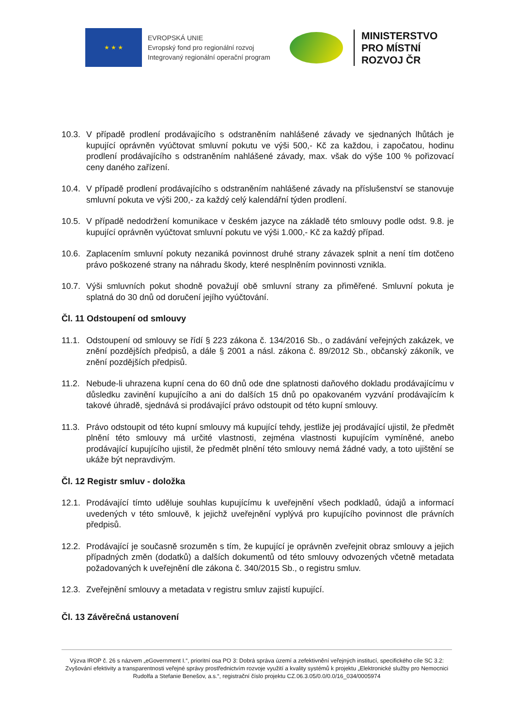★ ★ ★
EVROPSKÁ UNIE
Evropský fond pro regionální rozvoj
Integrovaný regionální operační program
MINISTERSTVO
PRO MÍSTNÍ
ROZVOJ ČR
10.3. V případě prodlení prodávajícího s odstraněním nahlášené závady ve sjednaných lhůtách je kupující oprávněn vyúčtovat smluvní pokutu ve výši 500,- Kč za každou, i započatou, hodinu prodlení prodávajícího s odstraněním nahlášené závady, max. však do výše 100 % pořizovací ceny daného zařízení.
10.4. V případě prodlení prodávajícího s odstraněním nahlášené závady na příslušenství se stanovuje smluvní pokuta ve výši 200,- za každý celý kalendářní týden prodlení.
10.5. V případě nedodržení komunikace v českém jazyce na základě této smlouvy podle odst. 9.8. je kupující oprávněn vyúčtovat smluvní pokutu ve výši 1.000,- Kč za každý případ.
10.6. Zaplacením smluvní pokuty nezaniká povinnost druhé strany závazek splnit a není tím dotčeno právo poškozené strany na náhradu škody, které nesplněním povinnosti vznikla.
10.7. Výši smluvních pokut shodně považují obě smluvní strany za přiměřené. Smluvní pokuta je splatná do 30 dnů od doručení jejího vyúčtování.
Čl. 11 Odstoupení od smlouvy
11.1. Odstoupení od smlouvy se řídí § 223 zákona č. 134/2016 Sb., o zadávání veřejných zakázek, ve znění pozdějších předpisů, a dále § 2001 a násl. zákona č. 89/2012 Sb., občanský zákoník, ve znění pozdějších předpisů.
11.2. Nebude-li uhrazena kupní cena do 60 dnů ode dne splatnosti daňového dokladu prodávajícímu v důsledku zavinění kupujícího a ani do dalších 15 dnů po opakovaném vyzvání prodávajícím k takové úhradě, sjednává si prodávající právo odstoupit od této kupní smlouvy.
11.3. Právo odstoupit od této kupní smlouvy má kupující tehdy, jestliže jej prodávající ujistil, že předmět plnění této smlouvy má určité vlastnosti, zejména vlastnosti kupujícím vymíněné, anebo prodávající kupujícího ujistil, že předmět plnění této smlouvy nemá žádné vady, a toto ujištění se ukáže být nepravdivým.
Čl. 12 Registr smluv - doložka
12.1. Prodávající tímto uděluje souhlas kupujícímu k uveřejnění všech podkladů, údajů a informací uvedených v této smlouvě, k jejichž uveřejnění vyplývá pro kupujícího povinnost dle právních předpisů.
12.2. Prodávající je současně srozuměn s tím, že kupující je oprávněn zveřejnit obraz smlouvy a jejich případných změn (dodatků) a dalších dokumentů od této smlouvy odvozených včetně metadata požadovaných k uveřejnění dle zákona č. 340/2015 Sb., o registru smluv.
12.3. Zveřejnění smlouvy a metadata v registru smluv zajistí kupující.
Čl. 13 Závěrečná ustanovení
Výzva IROP č. 26 s názvem „eGovernment I.“, prioritní osa PO 3: Dobrá správa území a zefektivnění veřejných institucí, specifického cíle SC 3.2: Zvyšování efektivity a transparentnosti veřejné správy prostřednictvím rozvoje využití a kvality systémů k projektu „Elektronické služby pro Nemocnici Rudolfa a Stefanie Benešov, a.s.“, registrační číslo projektu CZ.06.3.05/0.0/0.0/16_034/0005974